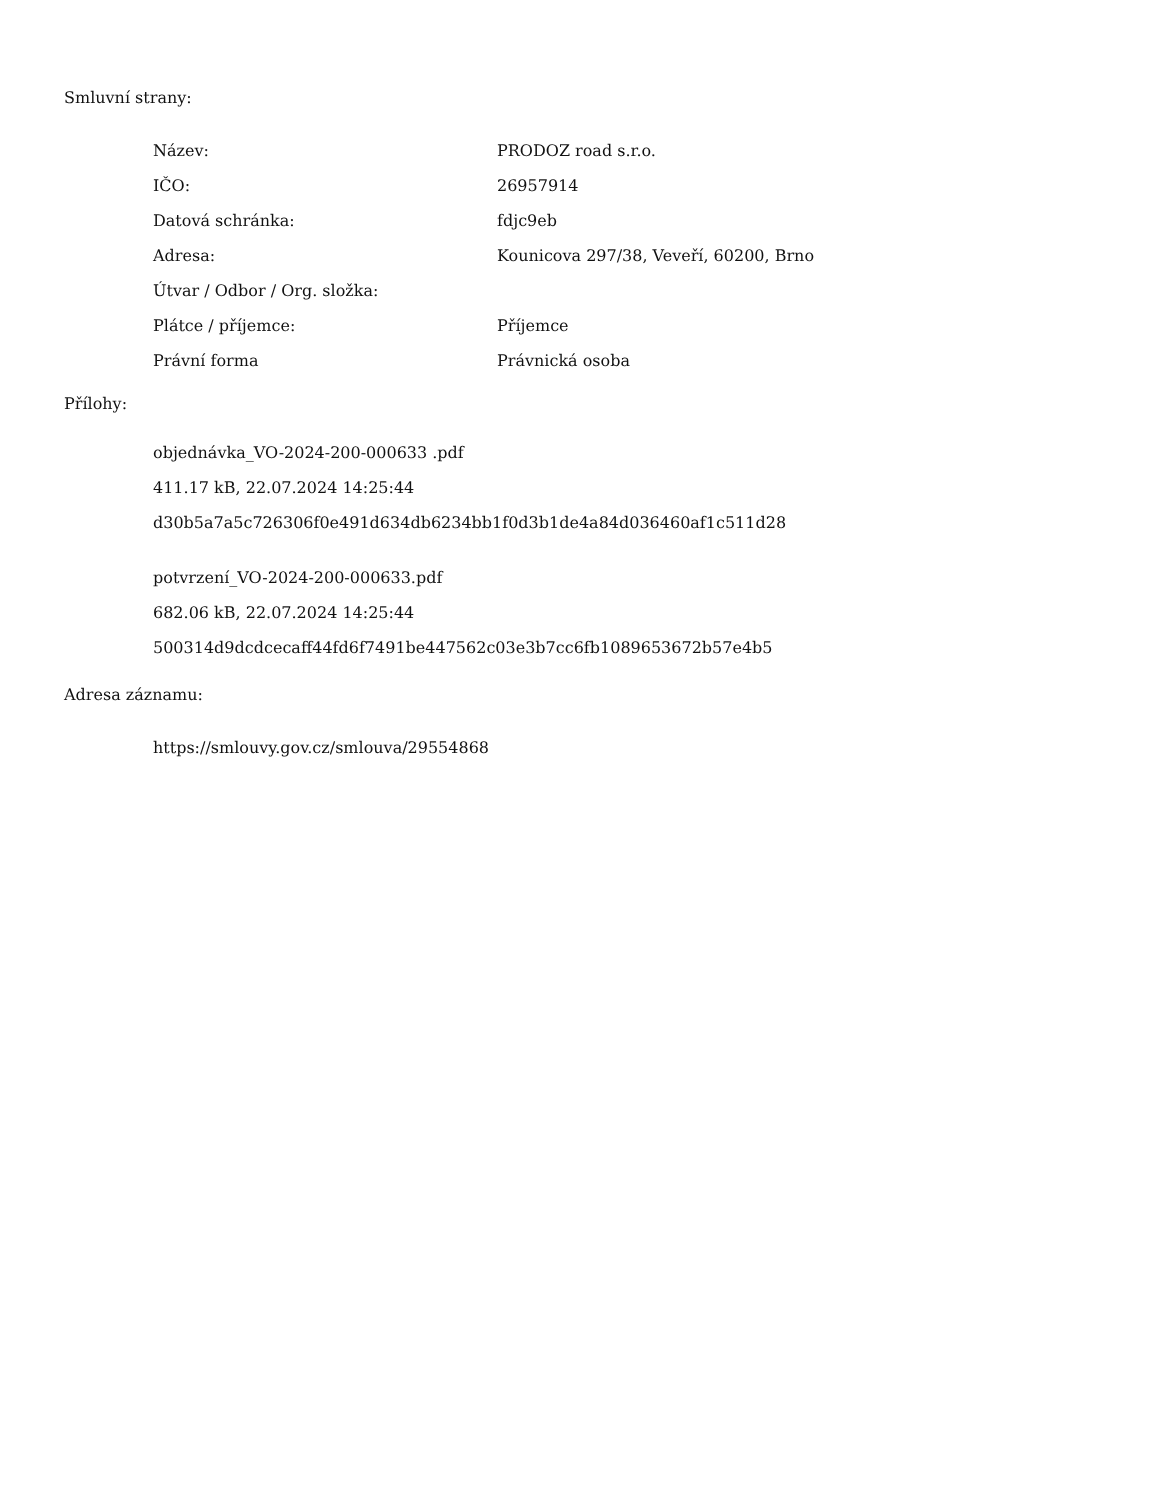Smluvní strany:
| Název: | PRODOZ road s.r.o. |
| IČO: | 26957914 |
| Datová schránka: | fdjc9eb |
| Adresa: | Kounicova 297/38, Veveří, 60200, Brno |
| Útvar / Odbor / Org. složka: | |
| Plátce / příjemce: | Příjemce |
| Právní forma | Právnická osoba |
Přílohy:
objednávka_VO-2024-200-000633 .pdf
411.17 kB, 22.07.2024 14:25:44
d30b5a7a5c726306f0e491d634db6234bb1f0d3b1de4a84d036460af1c511d28
potvrzení_VO-2024-200-000633.pdf
682.06 kB, 22.07.2024 14:25:44
500314d9dcdcecaff44fd6f7491be447562c03e3b7cc6fb1089653672b57e4b5
Adresa záznamu:
https://smlouvy.gov.cz/smlouva/29554868